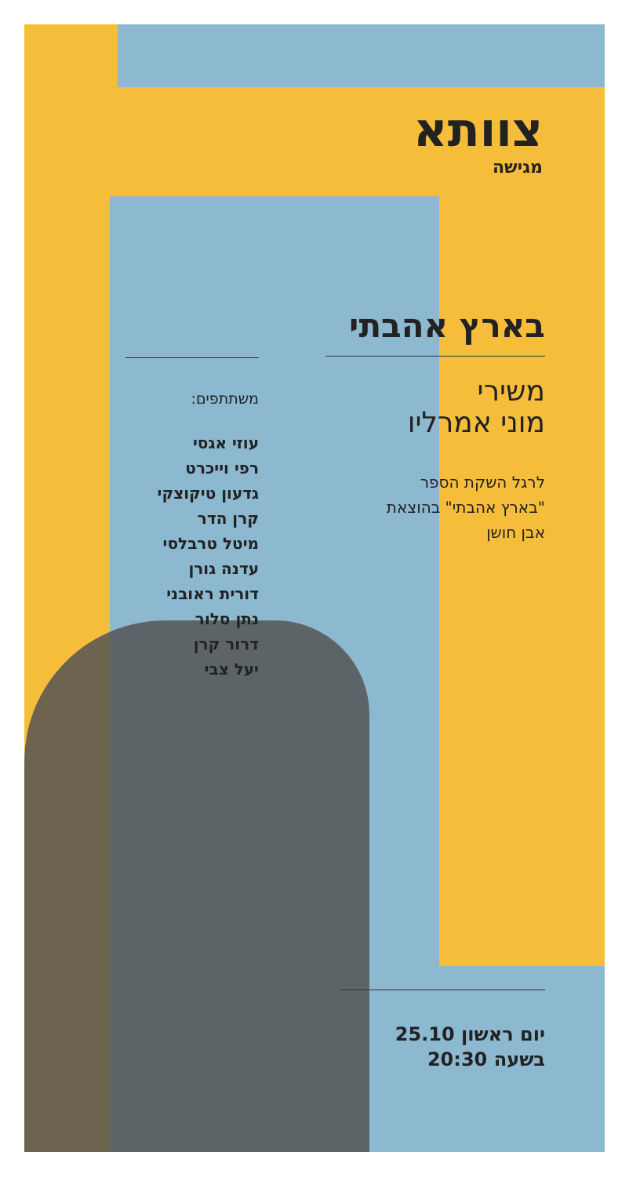צוותא
מגישה
בארץ אהבתי
משירי
מוני אמרליו
לרגל השקת הספר
"בארץ אהבתי" בהוצאת
אבן חושן
משתתפים:
עוזי אגסי
רפי וייכרט
גדעון טיקוצקי
קרן הדר
מיטל טרבלסי
עדנה גורן
דורית ראובני
נתן סלור
דרור קרן
יעל צבי
יום ראשון 25.10
בשעה 20:30